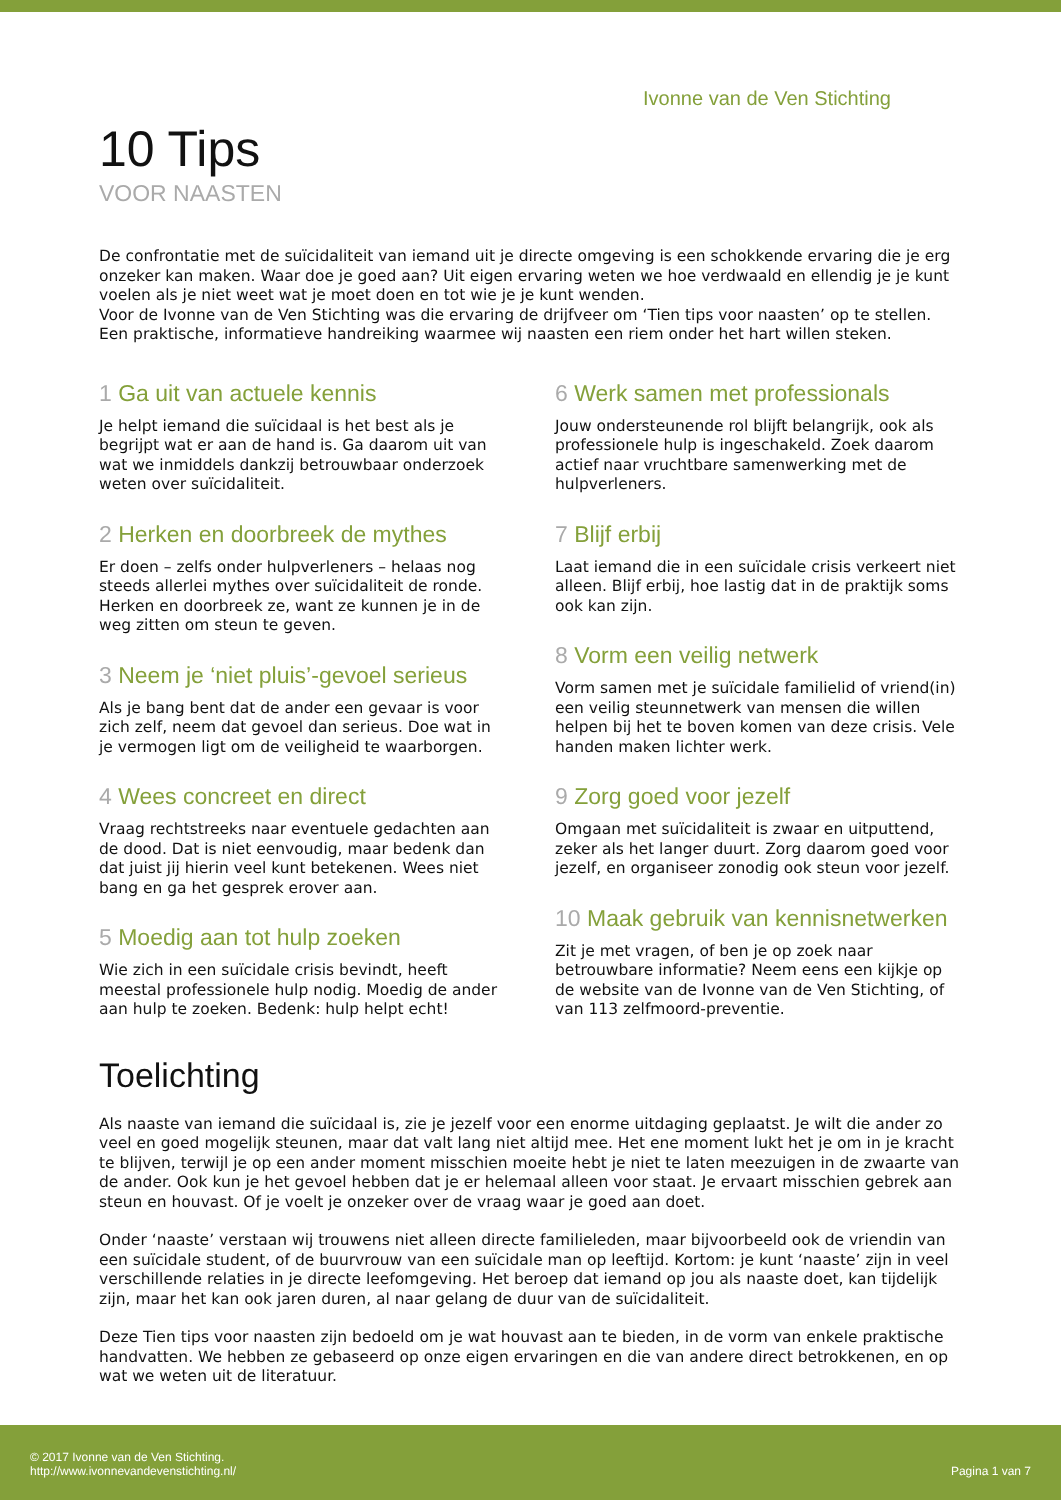Ivonne van de Ven Stichting
10 Tips
VOOR NAASTEN
De confrontatie met de suïcidaliteit van iemand uit je directe omgeving is een schokkende ervaring die je erg onzeker kan maken. Waar doe je goed aan? Uit eigen ervaring weten we hoe verdwaald en ellendig je je kunt voelen als je niet weet wat je moet doen en tot wie je je kunt wenden.
Voor de Ivonne van de Ven Stichting was die ervaring de drijfveer om ‘Tien tips voor naasten’ op te stellen. Een praktische, informatieve handreiking waarmee wij naasten een riem onder het hart willen steken.
1 Ga uit van actuele kennis
Je helpt iemand die suïcidaal is het best als je begrijpt wat er aan de hand is. Ga daarom uit van wat we inmiddels dankzij betrouwbaar onderzoek weten over suïcidaliteit.
2 Herken en doorbreek de mythes
Er doen – zelfs onder hulpverleners – helaas nog steeds allerlei mythes over suïcidaliteit de ronde. Herken en doorbreek ze, want ze kunnen je in de weg zitten om steun te geven.
3 Neem je ‘niet pluis’-gevoel serieus
Als je bang bent dat de ander een gevaar is voor zich zelf, neem dat gevoel dan serieus. Doe wat in je vermogen ligt om de veiligheid te waarborgen.
4 Wees concreet en direct
Vraag rechtstreeks naar eventuele gedachten aan de dood. Dat is niet eenvoudig, maar bedenk dan dat juist jij hierin veel kunt betekenen. Wees niet bang en ga het gesprek erover aan.
5 Moedig aan tot hulp zoeken
Wie zich in een suïcidale crisis bevindt, heeft meestal professionele hulp nodig. Moedig de ander aan hulp te zoeken. Bedenk: hulp helpt echt!
6 Werk samen met professionals
Jouw ondersteunende rol blijft belangrijk, ook als professionele hulp is ingeschakeld. Zoek daarom actief naar vruchtbare samenwerking met de hulpverleners.
7 Blijf erbij
Laat iemand die in een suïcidale crisis verkeert niet alleen. Blijf erbij, hoe lastig dat in de praktijk soms ook kan zijn.
8 Vorm een veilig netwerk
Vorm samen met je suïcidale familielid of vriend(in) een veilig steunnetwerk van mensen die willen helpen bij het te boven komen van deze crisis. Vele handen maken lichter werk.
9 Zorg goed voor jezelf
Omgaan met suïcidaliteit is zwaar en uitputtend, zeker als het langer duurt. Zorg daarom goed voor jezelf, en organiseer zonodig ook steun voor jezelf.
10 Maak gebruik van kennisnetwerken
Zit je met vragen, of ben je op zoek naar betrouwbare informatie? Neem eens een kijkje op de website van de Ivonne van de Ven Stichting, of van 113 zelfmoord-preventie.
Toelichting
Als naaste van iemand die suïcidaal is, zie je jezelf voor een enorme uitdaging geplaatst. Je wilt die ander zo veel en goed mogelijk steunen, maar dat valt lang niet altijd mee. Het ene moment lukt het je om in je kracht te blijven, terwijl je op een ander moment misschien moeite hebt je niet te laten meezuigen in de zwaarte van de ander. Ook kun je het gevoel hebben dat je er helemaal alleen voor staat. Je ervaart misschien gebrek aan steun en houvast. Of je voelt je onzeker over de vraag waar je goed aan doet.
Onder ‘naaste’ verstaan wij trouwens niet alleen directe familieleden, maar bijvoorbeeld ook de vriendin van een suïcidale student, of de buurvrouw van een suïcidale man op leeftijd. Kortom: je kunt ‘naaste’ zijn in veel verschillende relaties in je directe leefomgeving. Het beroep dat iemand op jou als naaste doet, kan tijdelijk zijn, maar het kan ook jaren duren, al naar gelang de duur van de suïcidaliteit.
Deze Tien tips voor naasten zijn bedoeld om je wat houvast aan te bieden, in de vorm van enkele praktische handvatten. We hebben ze gebaseerd op onze eigen ervaringen en die van andere direct betrokkenen, en op wat we weten uit de literatuur.
© 2017 Ivonne van de Ven Stichting.
http://www.ivonnevandevenstichting.nl/
Pagina 1 van 7